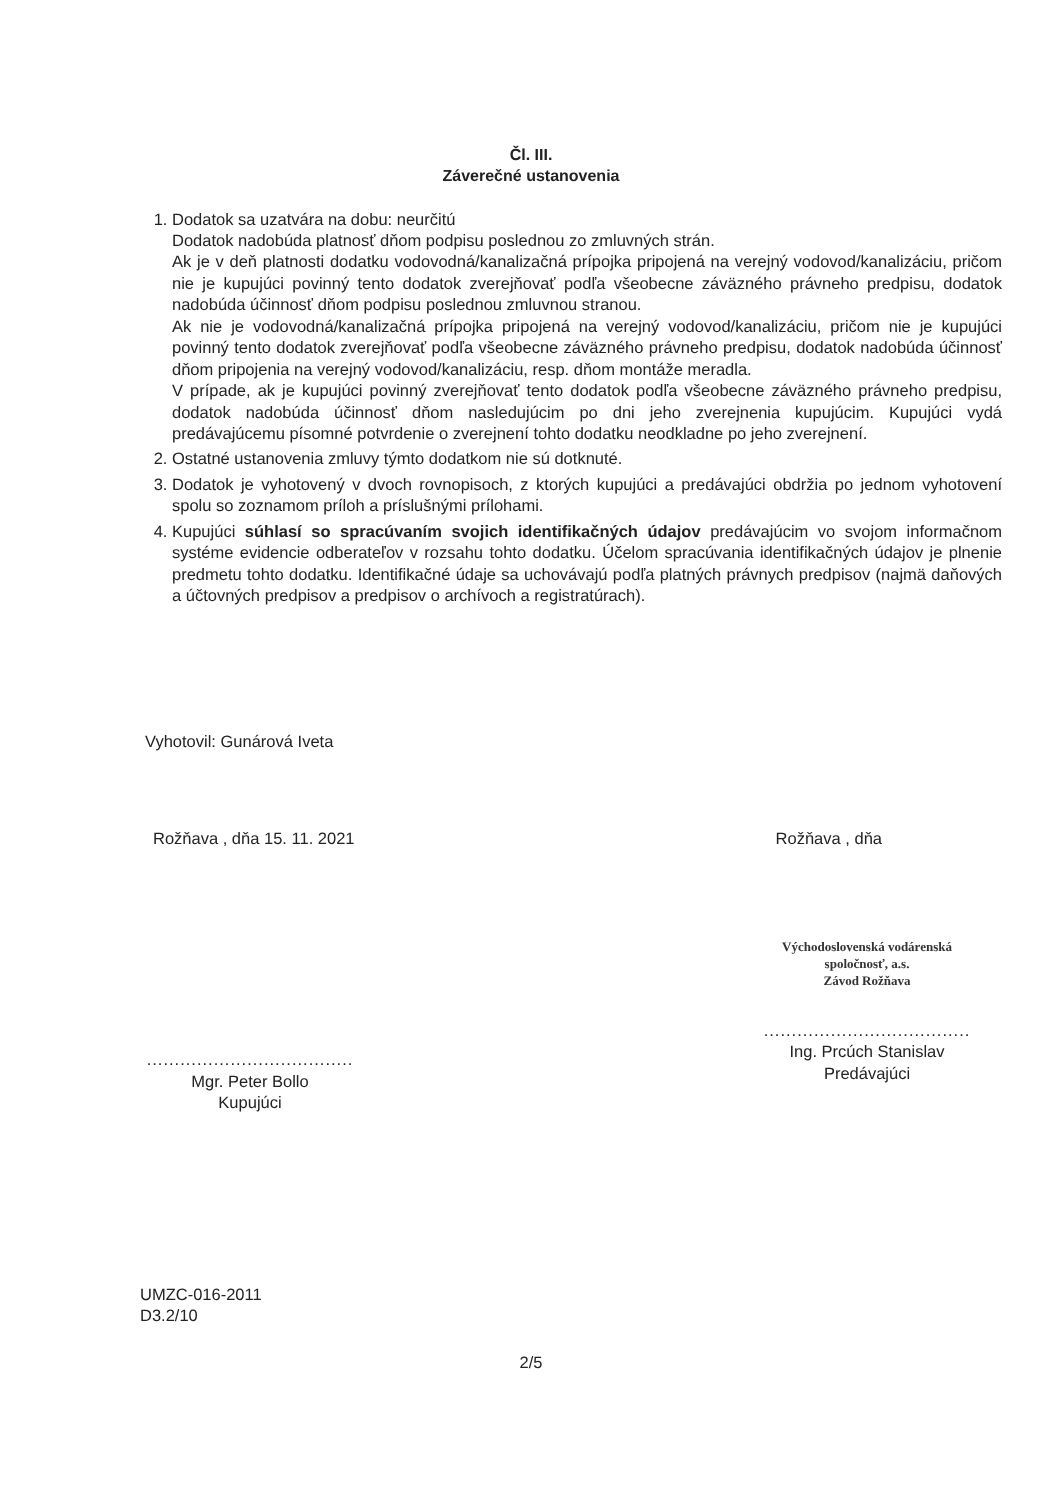Čl. III.
Záverečné ustanovenia
1. Dodatok sa uzatvára na dobu: neurčitú
Dodatok nadobúda platnosť dňom podpisu poslednou zo zmluvných strán.
Ak je v deň platnosti dodatku vodovodná/kanalizačná prípojka pripojená na verejný vodovod/kanalizáciu, pričom nie je kupujúci povinný tento dodatok zverejňovať podľa všeobecne záväzného právneho predpisu, dodatok nadobúda účinnosť dňom podpisu poslednou zmluvnou stranou.
Ak nie je vodovodná/kanalizačná prípojka pripojená na verejný vodovod/kanalizáciu, pričom nie je kupujúci povinný tento dodatok zverejňovať podľa všeobecne záväzného právneho predpisu, dodatok nadobúda účinnosť dňom pripojenia na verejný vodovod/kanalizáciu, resp. dňom montáže meradla.
V prípade, ak je kupujúci povinný zverejňovať tento dodatok podľa všeobecne záväzného právneho predpisu, dodatok nadobúda účinnosť dňom nasledujúcim po dni jeho zverejnenia kupujúcim. Kupujúci vydá predávajúcemu písomné potvrdenie o zverejnení tohto dodatku neodkladne po jeho zverejnení.
2. Ostatné ustanovenia zmluvy týmto dodatkom nie sú dotknuté.
3. Dodatok je vyhotovený v dvoch rovnopisoch, z ktorých kupujúci a predávajúci obdržia po jednom vyhotovení spolu so zoznamom príloh a príslušnými prílohami.
4. Kupujúci súhlasí so spracúvaním svojich identifikačných údajov predávajúcim vo svojom informačnom systéme evidencie odberateľov v rozsahu tohto dodatku. Účelom spracúvania identifikačných údajov je plnenie predmetu tohto dodatku. Identifikačné údaje sa uchovávajú podľa platných právnych predpisov (najmä daňových a účtovných predpisov a predpisov o archívoch a registratúrach).
Vyhotovil: Gunárová Iveta
Rožňava , dňa 15. 11. 2021 Rožňava , dňa
.....................................
Mgr. Peter Bollo
Kupujúci
Východoslovenská vodárenská
spoločnosť, a.s.
Závod Rožňava
.....................................
Ing. Prcúch Stanislav
Predávajúci
UMZC-016-2011
D3.2/10
2/5